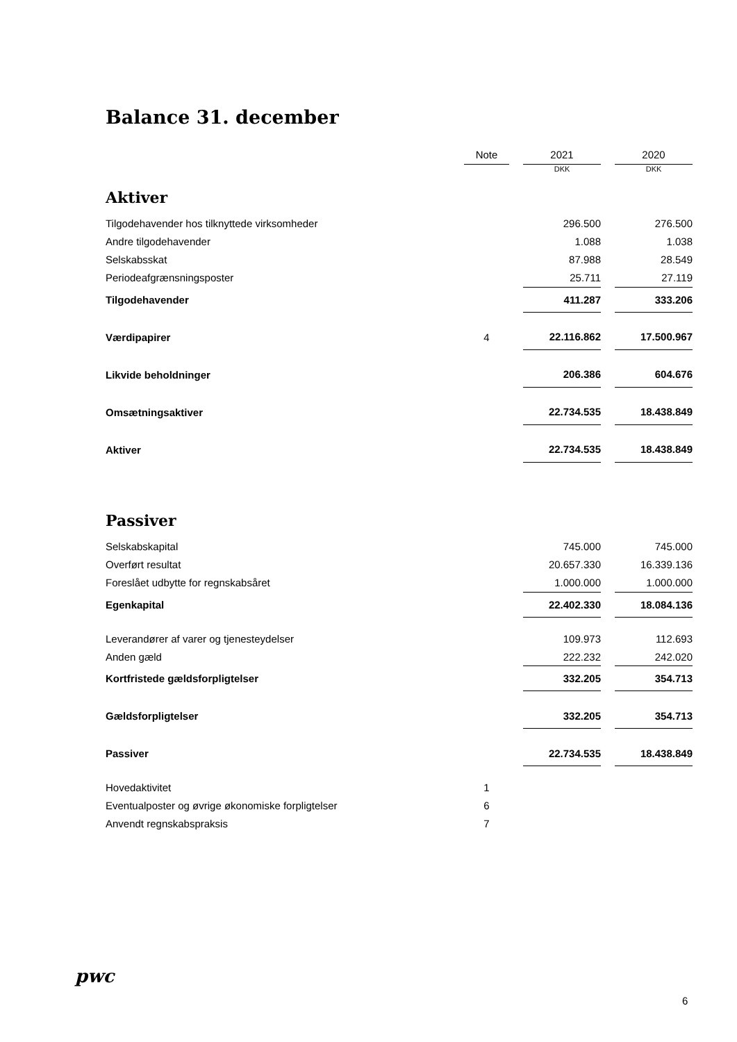Balance 31. december
| | Note | | 2021 | | 2020 |
| | | | DKK | | DKK |
Aktiver
| Tilgodehavender hos tilknyttede virksomheder | | | 296.500 | | 276.500 |
| Andre tilgodehavender | | | 1.088 | | 1.038 |
| Selskabsskat | | | 87.988 | | 28.549 |
| Periodeafgrænsningsposter | | | 25.711 | | 27.119 |
| Tilgodehavender | | | 411.287 | | 333.206 |
| Værdipapirer | 4 | | 22.116.862 | | 17.500.967 |
| Likvide beholdninger | | | 206.386 | | 604.676 |
| Omsætningsaktiver | | | 22.734.535 | | 18.438.849 |
| Aktiver | | | 22.734.535 | | 18.438.849 |
Passiver
| Selskabskapital | | | 745.000 | | 745.000 |
| Overført resultat | | | 20.657.330 | | 16.339.136 |
| Foreslået udbytte for regnskabsåret | | | 1.000.000 | | 1.000.000 |
| Egenkapital | | | 22.402.330 | | 18.084.136 |
| Leverandører af varer og tjenesteydelser | | | 109.973 | | 112.693 |
| Anden gæld | | | 222.232 | | 242.020 |
| Kortfristede gældsforpligtelser | | | 332.205 | | 354.713 |
| Gældsforpligtelser | | | 332.205 | | 354.713 |
| Passiver | | | 22.734.535 | | 18.438.849 |
| Hovedaktivitet | 1 | | | | |
| Eventualposter og øvrige økonomiske forpligtelser | 6 | | | | |
| Anvendt regnskabspraksis | 7 | | | | |
pwc
6